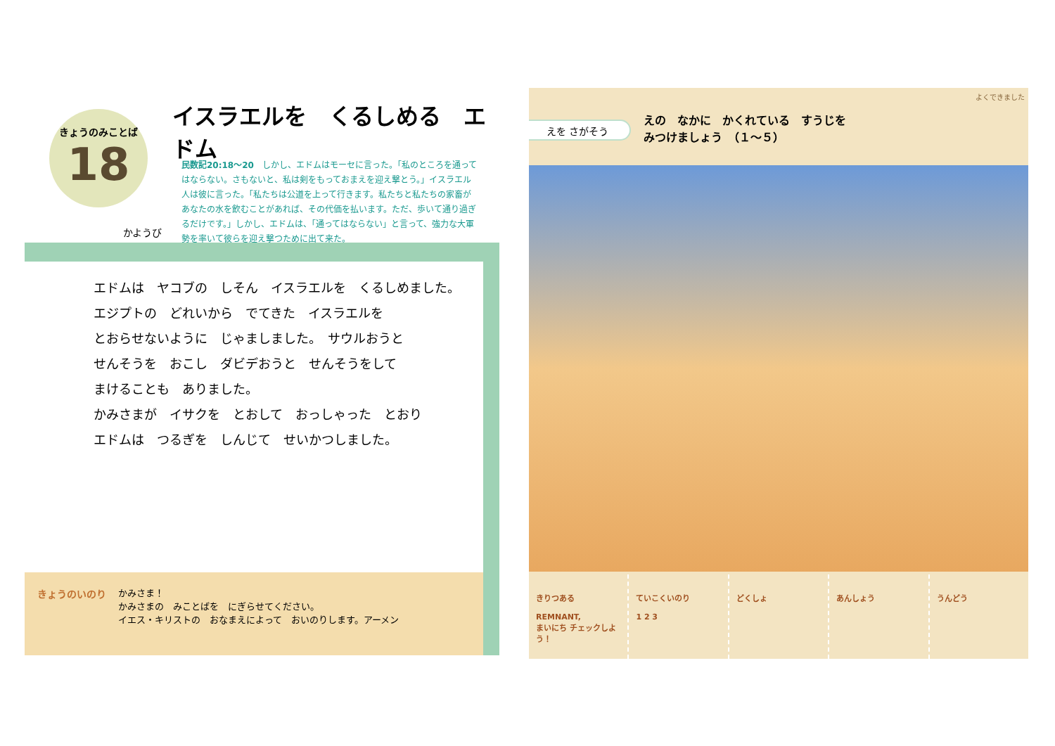イスラエルを　くるしめる　エドム
きょうのみことば
18
かようび
民数記20:18〜20　しかし、エドムはモーセに言った。「私のところを通ってはならない。さもないと、私は剣をもっておまえを迎え撃とう。」イスラエル人は彼に言った。「私たちは公道を上って行きます。私たちと私たちの家畜があなたの水を飲むことがあれば、その代価を払います。ただ、歩いて通り過ぎるだけです。」しかし、エドムは、「通ってはならない」と言って、強力な大軍勢を率いて彼らを迎え撃つために出て来た。
エドムは　ヤコブの　しそん　イスラエルを　くるしめました。
エジプトの　どれいから　でてきた　イスラエルを
とおらせないように　じゃましました。　サウルおうと
せんそうを　おこし　ダビデおうと　せんそうをして
まけることも　ありました。
かみさまが　イサクを　とおして　おっしゃった　とおり
エドムは　つるぎを　しんじて　せいかつしました。
きょうのいのり
かみさま！
かみさまの　みことばを　にぎらせてください。
イエス・キリストの　おなまえによって　おいのりします。アーメン
えを さがそう
えの　なかに　かくれている　すうじを
みつけましょう　（１〜５）
よくできました
きりつある
REMNANT,
まいにち チェックしよう！
ていこくいのり
1 2 3
どくしょ あんしょう うんどう